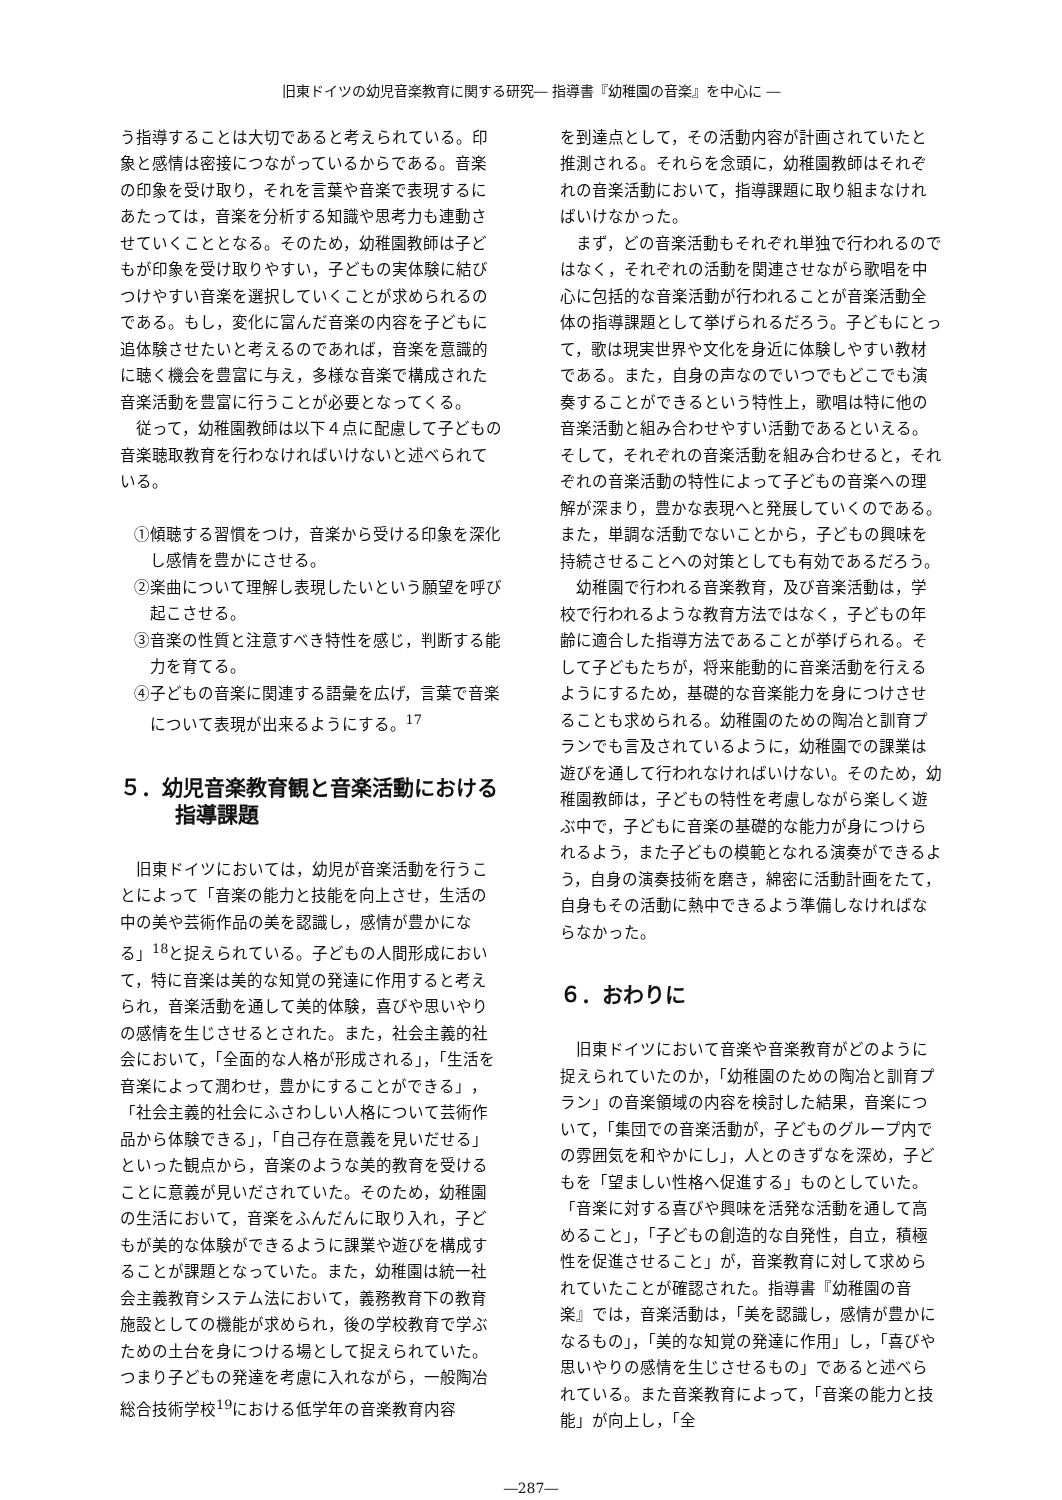旧東ドイツの幼児音楽教育に関する研究― 指導書『幼稚園の音楽』を中心に ―
う指導することは大切であると考えられている。印象と感情は密接につながっているからである。音楽の印象を受け取り，それを言葉や音楽で表現するにあたっては，音楽を分析する知識や思考力も連動させていくこととなる。そのため，幼稚園教師は子どもが印象を受け取りやすい，子どもの実体験に結びつけやすい音楽を選択していくことが求められるのである。もし，変化に富んだ音楽の内容を子どもに追体験させたいと考えるのであれば，音楽を意識的に聴く機会を豊富に与え，多様な音楽で構成された音楽活動を豊富に行うことが必要となってくる。
従って，幼稚園教師は以下４点に配慮して子どもの音楽聴取教育を行わなければいけないと述べられている。
①傾聴する習慣をつけ，音楽から受ける印象を深化し感情を豊かにさせる。
②楽曲について理解し表現したいという願望を呼び起こさせる。
③音楽の性質と注意すべき特性を感じ，判断する能力を育てる。
④子どもの音楽に関連する語彙を広げ，言葉で音楽について表現が出来るようにする。<sup>17</sup>
５．幼児音楽教育観と音楽活動における指導課題
旧東ドイツにおいては，幼児が音楽活動を行うことによって「音楽の能力と技能を向上させ，生活の中の美や芸術作品の美を認識し，感情が豊かになる」<sup>18</sup>と捉えられている。子どもの人間形成において，特に音楽は美的な知覚の発達に作用すると考えられ，音楽活動を通して美的体験，喜びや思いやりの感情を生じさせるとされた。また，社会主義的社会において，「全面的な人格が形成される」，「生活を音楽によって潤わせ，豊かにすることができる」，「社会主義的社会にふさわしい人格について芸術作品から体験できる」，「自己存在意義を見いだせる」といった観点から，音楽のような美的教育を受けることに意義が見いだされていた。そのため，幼稚園の生活において，音楽をふんだんに取り入れ，子どもが美的な体験ができるように課業や遊びを構成することが課題となっていた。また，幼稚園は統一社会主義教育システム法において，義務教育下の教育施設としての機能が求められ，後の学校教育で学ぶための土台を身につける場として捉えられていた。つまり子どもの発達を考慮に入れながら，一般陶冶総合技術学校<sup>19</sup>における低学年の音楽教育内容
を到達点として，その活動内容が計画されていたと推測される。それらを念頭に，幼稚園教師はそれぞれの音楽活動において，指導課題に取り組まなければいけなかった。
まず，どの音楽活動もそれぞれ単独で行われるのではなく，それぞれの活動を関連させながら歌唱を中心に包括的な音楽活動が行われることが音楽活動全体の指導課題として挙げられるだろう。子どもにとって，歌は現実世界や文化を身近に体験しやすい教材である。また，自身の声なのでいつでもどこでも演奏することができるという特性上，歌唱は特に他の音楽活動と組み合わせやすい活動であるといえる。そして，それぞれの音楽活動を組み合わせると，それぞれの音楽活動の特性によって子どもの音楽への理解が深まり，豊かな表現へと発展していくのである。また，単調な活動でないことから，子どもの興味を持続させることへの対策としても有効であるだろう。
幼稚園で行われる音楽教育，及び音楽活動は，学校で行われるような教育方法ではなく，子どもの年齢に適合した指導方法であることが挙げられる。そして子どもたちが，将来能動的に音楽活動を行えるようにするため，基礎的な音楽能力を身につけさせることも求められる。幼稚園のための陶冶と訓育プランでも言及されているように，幼稚園での課業は遊びを通して行われなければいけない。そのため，幼稚園教師は，子どもの特性を考慮しながら楽しく遊ぶ中で，子どもに音楽の基礎的な能力が身につけられるよう，また子どもの模範となれる演奏ができるよう，自身の演奏技術を磨き，綿密に活動計画をたて，自身もその活動に熱中できるよう準備しなければならなかった。
６．おわりに
旧東ドイツにおいて音楽や音楽教育がどのように捉えられていたのか，「幼稚園のための陶冶と訓育プラン」の音楽領域の内容を検討した結果，音楽について，「集団での音楽活動が，子どものグループ内での雰囲気を和やかにし」，人とのきずなを深め，子どもを「望ましい性格へ促進する」ものとしていた。「音楽に対する喜びや興味を活発な活動を通して高めること」，「子どもの創造的な自発性，自立，積極性を促進させること」が，音楽教育に対して求められていたことが確認された。指導書『幼稚園の音楽』では，音楽活動は，「美を認識し，感情が豊かになるもの」，「美的な知覚の発達に作用」し，「喜びや思いやりの感情を生じさせるもの」であると述べられている。また音楽教育によって，「音楽の能力と技能」が向上し，「全
―287―